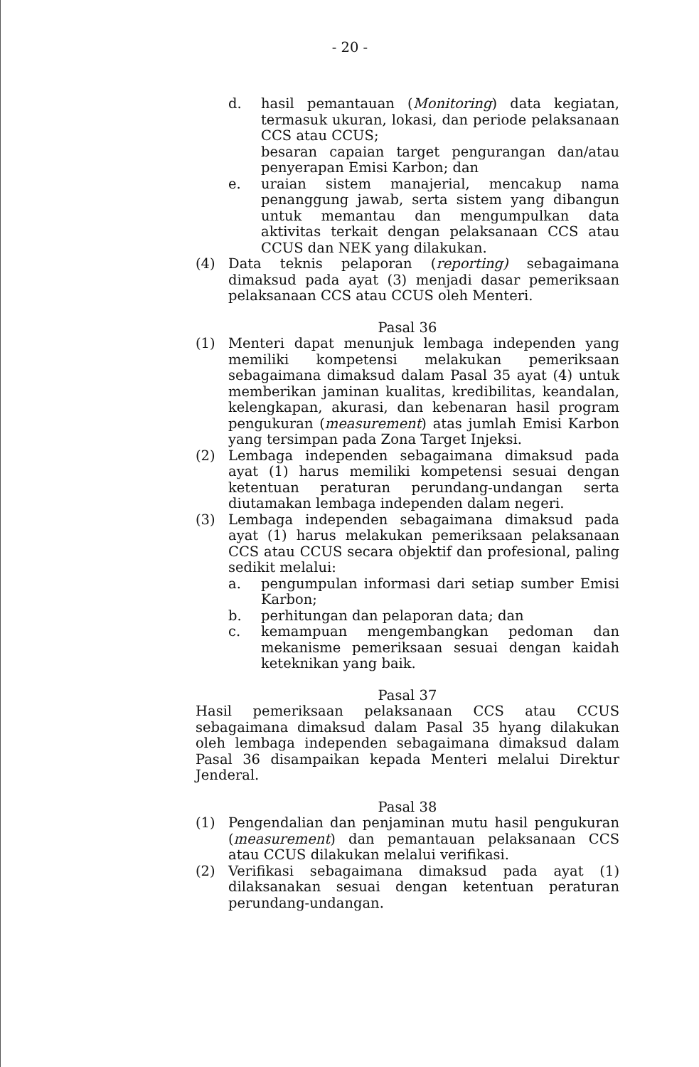- 20 -
d. hasil pemantauan (Monitoring) data kegiatan, termasuk ukuran, lokasi, dan periode pelaksanaan CCS atau CCUS;
besaran capaian target pengurangan dan/atau penyerapan Emisi Karbon; dan
e. uraian sistem manajerial, mencakup nama penanggung jawab, serta sistem yang dibangun untuk memantau dan mengumpulkan data aktivitas terkait dengan pelaksanaan CCS atau CCUS dan NEK yang dilakukan.
(4) Data teknis pelaporan (reporting) sebagaimana dimaksud pada ayat (3) menjadi dasar pemeriksaan pelaksanaan CCS atau CCUS oleh Menteri.
Pasal 36
(1) Menteri dapat menunjuk lembaga independen yang memiliki kompetensi melakukan pemeriksaan sebagaimana dimaksud dalam Pasal 35 ayat (4) untuk memberikan jaminan kualitas, kredibilitas, keandalan, kelengkapan, akurasi, dan kebenaran hasil program pengukuran (measurement) atas jumlah Emisi Karbon yang tersimpan pada Zona Target Injeksi.
(2) Lembaga independen sebagaimana dimaksud pada ayat (1) harus memiliki kompetensi sesuai dengan ketentuan peraturan perundang-undangan serta diutamakan lembaga independen dalam negeri.
(3) Lembaga independen sebagaimana dimaksud pada ayat (1) harus melakukan pemeriksaan pelaksanaan CCS atau CCUS secara objektif dan profesional, paling sedikit melalui:
a. pengumpulan informasi dari setiap sumber Emisi Karbon;
b. perhitungan dan pelaporan data; dan
c. kemampuan mengembangkan pedoman dan mekanisme pemeriksaan sesuai dengan kaidah keteknikan yang baik.
Pasal 37
Hasil pemeriksaan pelaksanaan CCS atau CCUS sebagaimana dimaksud dalam Pasal 35 hyang dilakukan oleh lembaga independen sebagaimana dimaksud dalam Pasal 36 disampaikan kepada Menteri melalui Direktur Jenderal.
Pasal 38
(1) Pengendalian dan penjaminan mutu hasil pengukuran (measurement) dan pemantauan pelaksanaan CCS atau CCUS dilakukan melalui verifikasi.
(2) Verifikasi sebagaimana dimaksud pada ayat (1) dilaksanakan sesuai dengan ketentuan peraturan perundang-undangan.